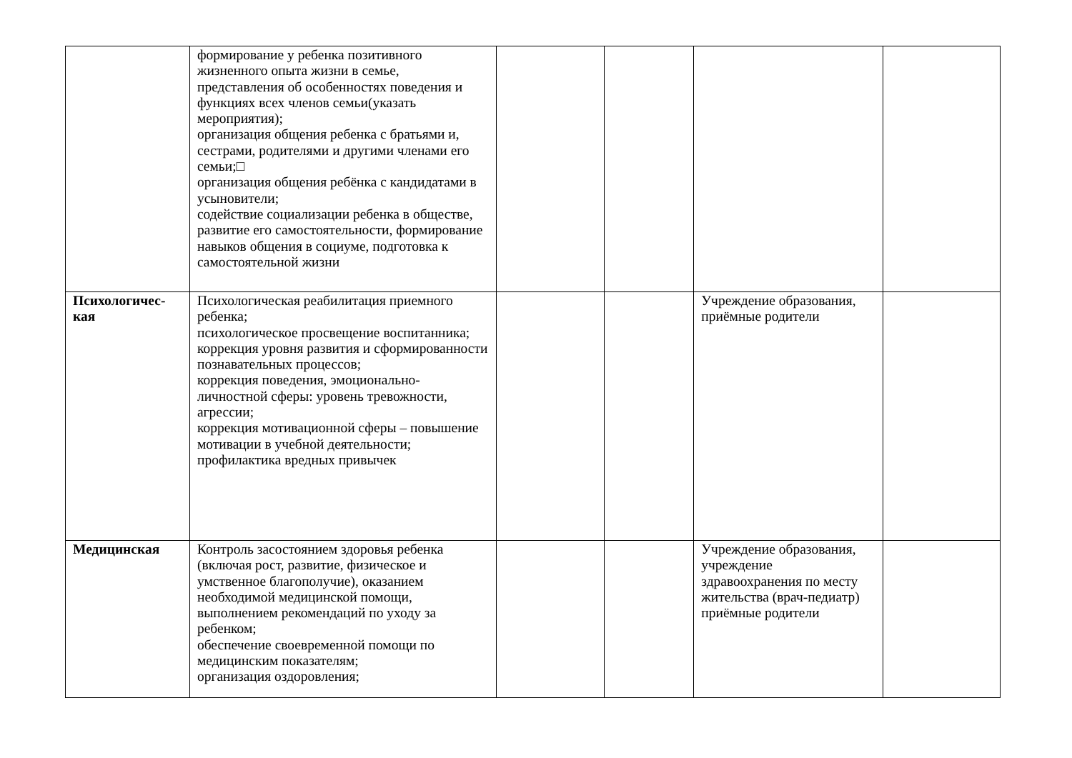| | формирование у ребенка позитивного жизненного опыта жизни в семье, представления об особенностях поведения и функциях всех членов семьи(указать мероприятия); организация общения ребенка с братьями и, сестрами, родителями и другими членами его семьи;□ организация общения ребёнка с кандидатами в усыновители; содействие социализации ребенка в обществе, развитие его самостоятельности, формирование навыков общения в социуме, подготовка к самостоятельной жизни | | | | |
| Психологичес- кая | Психологическая реабилитация приемного ребенка; психологическое просвещение воспитанника; коррекция уровня развития и сформированности познавательных процессов; коррекция поведения, эмоционально-личностной сферы: уровень тревожности, агрессии; коррекция мотивационной сферы – повышение мотивации в учебной деятельности; профилактика вредных привычек | | | Учреждение образования, приёмные родители | |
| Медицинская | Контроль засостоянием здоровья ребенка (включая рост, развитие, физическое и умственное благополучие), оказанием необходимой медицинской помощи, выполнением рекомендаций по уходу за ребенком; обеспечение своевременной помощи по медицинским показателям; организация оздоровления; | | | Учреждение образования, учреждение здравоохранения по месту жительства (врач-педиатр) приёмные родители | |